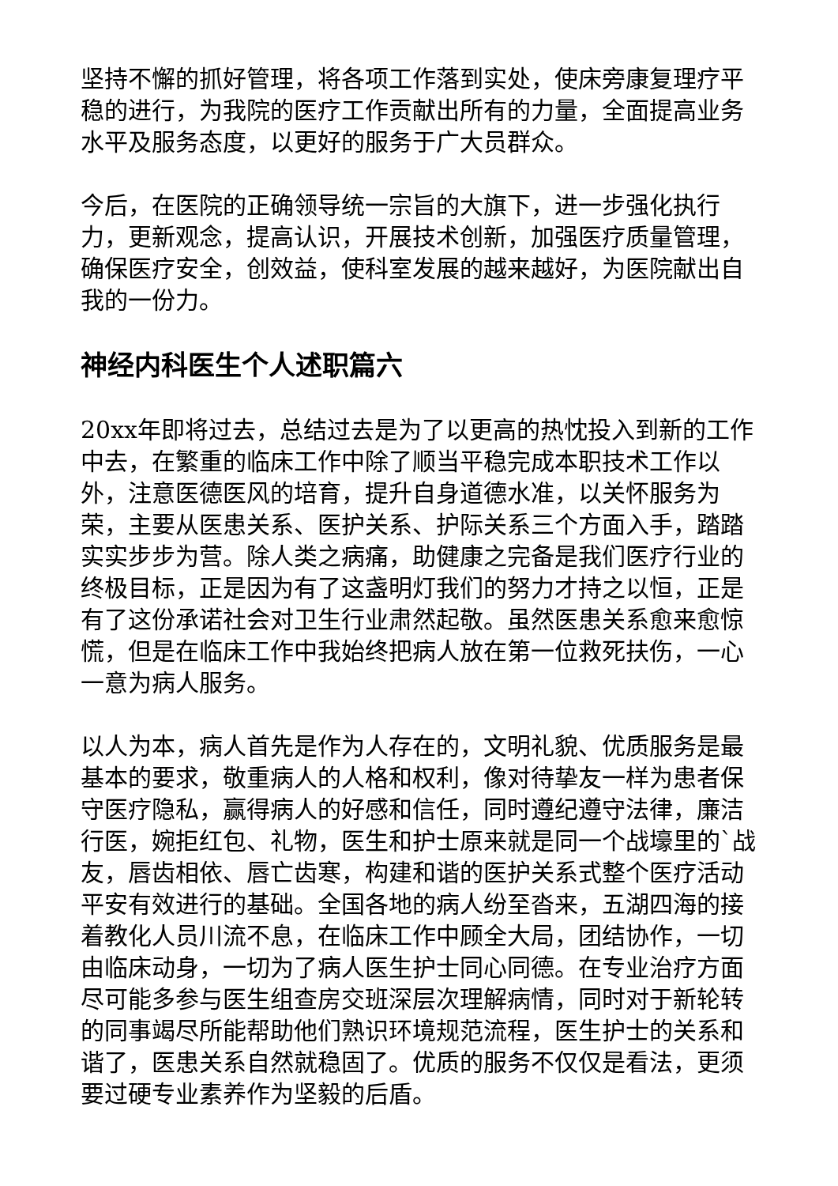坚持不懈的抓好管理，将各项工作落到实处，使床旁康复理疗平稳的进行，为我院的医疗工作贡献出所有的力量，全面提高业务水平及服务态度，以更好的服务于广大员群众。
今后，在医院的正确领导统一宗旨的大旗下，进一步强化执行力，更新观念，提高认识，开展技术创新，加强医疗质量管理，确保医疗安全，创效益，使科室发展的越来越好，为医院献出自我的一份力。
神经内科医生个人述职篇六
20xx年即将过去，总结过去是为了以更高的热忱投入到新的工作中去，在繁重的临床工作中除了顺当平稳完成本职技术工作以外，注意医德医风的培育，提升自身道德水准，以关怀服务为荣，主要从医患关系、医护关系、护际关系三个方面入手，踏踏实实步步为营。除人类之病痛，助健康之完备是我们医疗行业的终极目标，正是因为有了这盏明灯我们的努力才持之以恒，正是有了这份承诺社会对卫生行业肃然起敬。虽然医患关系愈来愈惊慌，但是在临床工作中我始终把病人放在第一位救死扶伤，一心一意为病人服务。
以人为本，病人首先是作为人存在的，文明礼貌、优质服务是最基本的要求，敬重病人的人格和权利，像对待挚友一样为患者保守医疗隐私，赢得病人的好感和信任，同时遵纪遵守法律，廉洁行医，婉拒红包、礼物，医生和护士原来就是同一个战壕里的`战友，唇齿相依、唇亡齿寒，构建和谐的医护关系式整个医疗活动平安有效进行的基础。全国各地的病人纷至沓来，五湖四海的接着教化人员川流不息，在临床工作中顾全大局，团结协作，一切由临床动身，一切为了病人医生护士同心同德。在专业治疗方面尽可能多参与医生组查房交班深层次理解病情，同时对于新轮转的同事竭尽所能帮助他们熟识环境规范流程，医生护士的关系和谐了，医患关系自然就稳固了。优质的服务不仅仅是看法，更须要过硬专业素养作为坚毅的后盾。